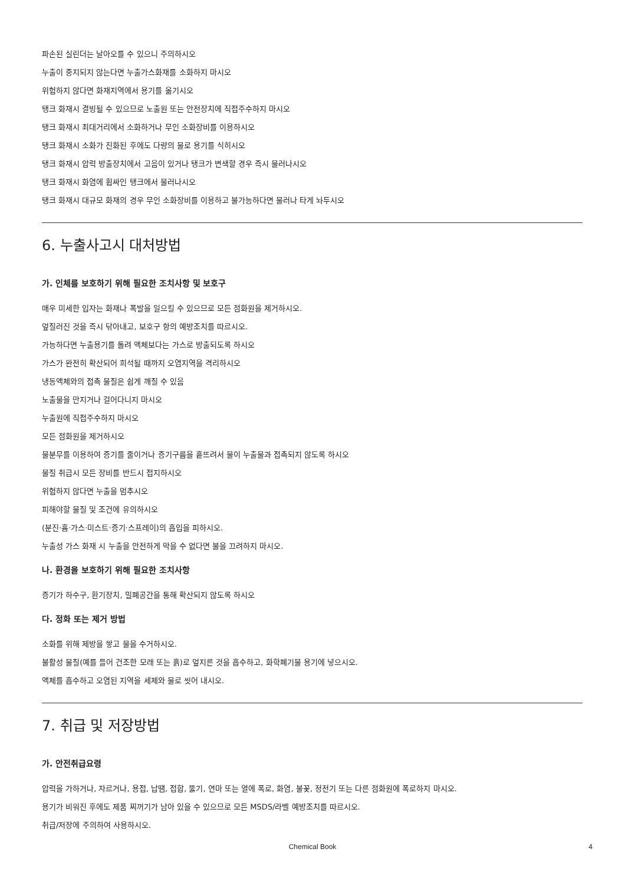파손된 실린더는 날아오를 수 있으니 주의하시오
누출이 중지되지 않는다면 누출가스화재를 소화하지 마시오
위험하지 않다면 화재지역에서 용기를 옮기시오
탱크 화재시 결빙될 수 있으므로 노출원 또는 안전장치에 직접주수하지 마시오
탱크 화재시 최대거리에서 소화하거나 무인 소화장비를 이용하시오
탱크 화재시 소화가 진화된 후에도 다량의 물로 용기를 식히시오
탱크 화재시 압력 방출장치에서 고음이 있거나 탱크가 변색할 경우 즉시 물러나시오
탱크 화재시 화염에 휩싸인 탱크에서 물러나시오
탱크 화재시 대규모 화재의 경우 무인 소화장비를 이용하고 불가능하다면 물러나 타게 놔두시오
6. 누출사고시 대처방법
가. 인체를 보호하기 위해 필요한 조치사항 및 보호구
매우 미세한 입자는 화재나 폭발을 일으킬 수 있으므로 모든 점화원을 제거하시오.
엎질러진 것을 즉시 닦아내고, 보호구 항의 예방조치를 따르시오.
가능하다면 누출용기를 돌려 액체보다는 가스로 방출되도록 하시오
가스가 완전히 확산되어 희석될 때까지 오염지역을 격리하시오
냉동액체와의 접촉 물질은 쉽게 깨질 수 있음
노출물을 만지거나 걸어다니지 마시오
누출원에 직접주수하지 마시오
모든 점화원을 제거하시오
물분무를 이용하여 증기를 줄이거나 증기구름을 흩뜨려서 물이 누출물과 접촉되지 않도록 하시오
물질 취급시 모든 장비를 반드시 접지하시오
위험하지 않다면 누출을 멈추시오
피해야할 물질 및 조건에 유의하시오
(분진·흄·가스·미스트·증기·스프레이)의 흡입을 피하시오.
누출성 가스 화재 시 누출을 안전하게 막을 수 없다면 불을 끄려하지 마시오.
나. 환경을 보호하기 위해 필요한 조치사항
증기가 하수구, 환기장치, 밀폐공간을 통해 확산되지 않도록 하시오
다. 정화 또는 제거 방법
소화를 위해 제방을 쌓고 물을 수거하시오.
불활성 물질(예를 들어 건조한 모래 또는 흙)로 엎지른 것을 흡수하고, 화학폐기물 용기에 넣으시오.
액체를 흡수하고 오염된 지역을 세제와 물로 씻어 내시오.
7. 취급 및 저장방법
가. 안전취급요령
압력을 가하거나, 자르거나, 용접, 납땜, 접합, 뚫기, 연마 또는 열에 폭로, 화염, 불꽃, 정전기 또는 다른 점화원에 폭로하지 마시오.
용기가 비워진 후에도 제품 찌꺼기가 남아 있을 수 있으므로 모든 MSDS/라벨 예방조치를 따르시오.
취급/저장에 주의하여 사용하시오.
Chemical Book 4